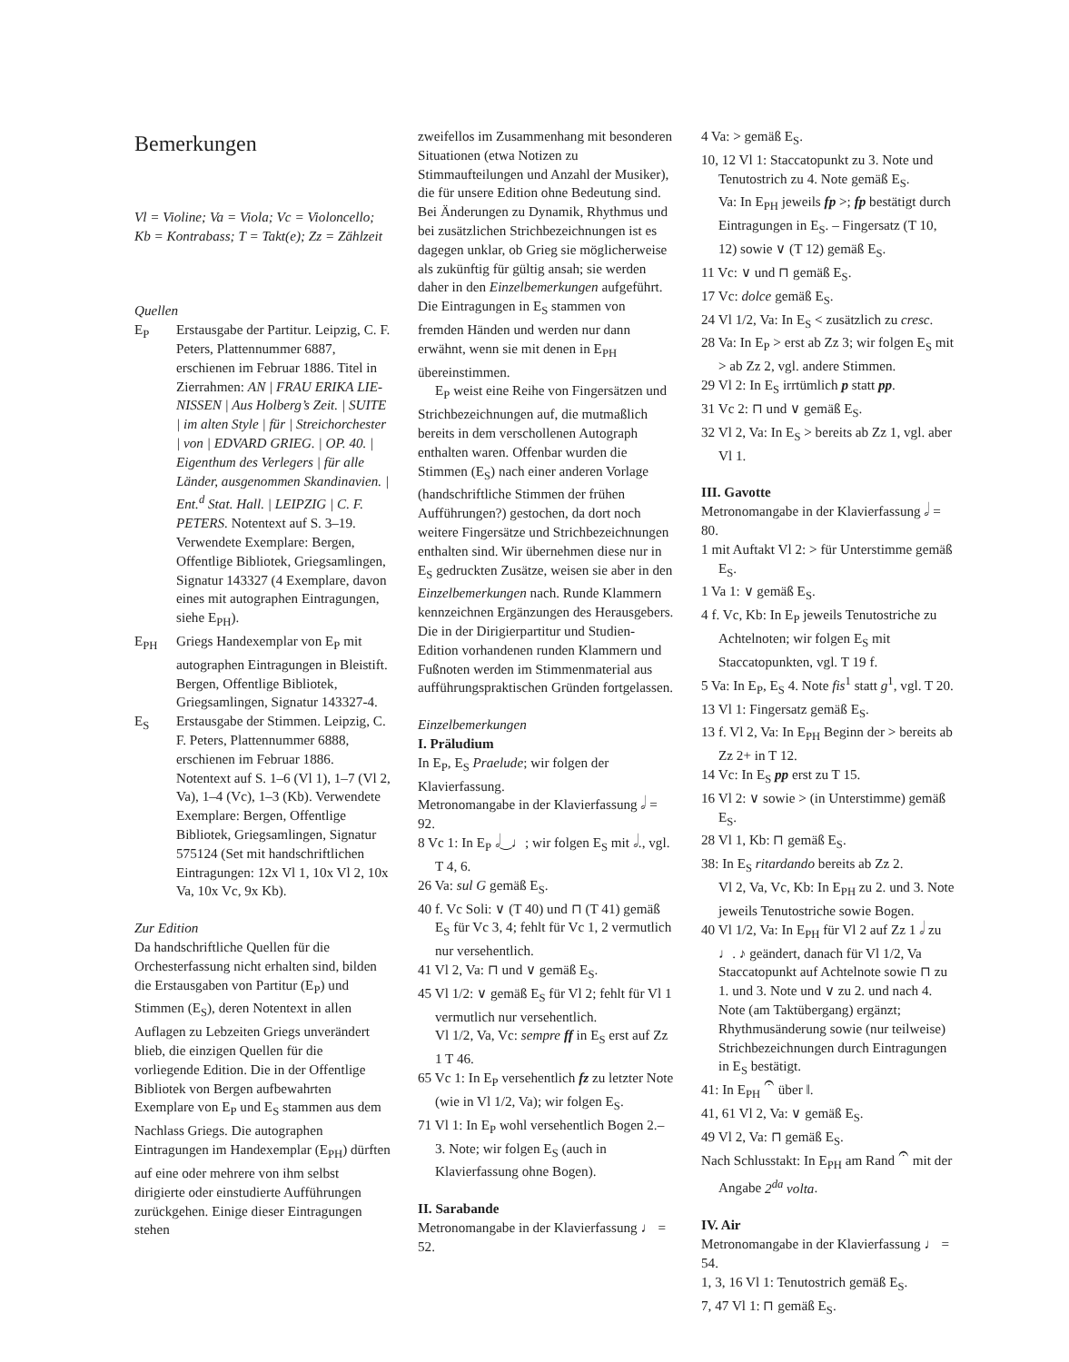Bemerkungen
Vl = Violine; Va = Viola; Vc = Violoncello; Kb = Kontrabass; T = Takt(e); Zz = Zählzeit
Quellen
E<sub>P</sub> Erstausgabe der Partitur. Leipzig, C. F. Peters, Plattennummer 6887, erschienen im Februar 1886. Titel in Zierrahmen: AN | FRAU ERIKA LIE-NISSEN | Aus Holberg’s Zeit. | SUITE | im alten Style | für | Streichorchester | von | EDVARD GRIEG. | OP. 40. | Eigenthum des Verlegers | für alle Länder, ausgenommen Skandinavien. | Ent.<sup>d</sup> Stat. Hall. | LEIPZIG | C. F. PETERS. Notentext auf S. 3–19. Verwendete Exemplare: Bergen, Offentlige Bibliotek, Griegsamlingen, Signatur 143327 (4 Exemplare, davon eines mit autographen Eintragungen, siehe E<sub>PH</sub>).
E<sub>PH</sub> Griegs Handexemplar von E<sub>P</sub> mit autographen Eintragungen in Bleistift. Bergen, Offentlige Bibliotek, Griegsamlingen, Signatur 143327-4.
E<sub>S</sub> Erstausgabe der Stimmen. Leipzig, C. F. Peters, Plattennummer 6888, erschienen im Februar 1886. Notentext auf S. 1–6 (Vl 1), 1–7 (Vl 2, Va), 1–4 (Vc), 1–3 (Kb). Verwendete Exemplare: Bergen, Offentlige Bibliotek, Griegsamlingen, Signatur 575124 (Set mit handschriftlichen Eintragungen: 12x Vl 1, 10x Vl 2, 10x Va, 10x Vc, 9x Kb).
Zur Edition
Da handschriftliche Quellen für die Orchesterfassung nicht erhalten sind, bilden die Erstausgaben von Partitur (E<sub>P</sub>) und Stimmen (E<sub>S</sub>), deren Notentext in allen Auflagen zu Lebzeiten Griegs unverändert blieb, die einzigen Quellen für die vorliegende Edition. Die in der Offentlige Bibliotek von Bergen aufbewahrten Exemplare von E<sub>P</sub> und E<sub>S</sub> stammen aus dem Nachlass Griegs. Die autographen Eintragungen im Handexemplar (E<sub>PH</sub>) dürften auf eine oder mehrere von ihm selbst dirigierte oder einstudierte Aufführungen zurückgehen. Einige dieser Eintragungen stehen
zweifellos im Zusammenhang mit besonderen Situationen (etwa Notizen zu Stimmaufteilungen und Anzahl der Musiker), die für unsere Edition ohne Bedeutung sind. Bei Änderungen zu Dynamik, Rhythmus und bei zusätzlichen Strichbezeichnungen ist es dagegen unklar, ob Grieg sie möglicherweise als zukünftig für gültig ansah; sie werden daher in den Einzelbemerkungen aufgeführt. Die Eintragungen in E<sub>S</sub> stammen von fremden Händen und werden nur dann erwähnt, wenn sie mit denen in E<sub>PH</sub> übereinstimmen.
E<sub>P</sub> weist eine Reihe von Fingersätzen und Strichbezeichnungen auf, die mutmaßlich bereits in dem verschollenen Autograph enthalten waren. Offenbar wurden die Stimmen (E<sub>S</sub>) nach einer anderen Vorlage (handschriftliche Stimmen der frühen Aufführungen?) gestochen, da dort noch weitere Fingersätze und Strichbezeichnungen enthalten sind. Wir übernehmen diese nur in E<sub>S</sub> gedruckten Zusätze, weisen sie aber in den Einzelbemerkungen nach. Runde Klammern kennzeichnen Ergänzungen des Herausgebers. Die in der Dirigierpartitur und Studien-Edition vorhandenen runden Klammern und Fußnoten werden im Stimmenmaterial aus aufführungspraktischen Gründen fortgelassen.
Einzelbemerkungen
I. Präludium
In E<sub>P</sub>, E<sub>S</sub> Praelude; wir folgen der Klavierfassung.
Metronomangabe in der Klavierfassung 𝅗𝅥 = 92.
8 Vc 1: In E<sub>P</sub> 𝅗𝅥‿♩; wir folgen E<sub>S</sub> mit 𝅗𝅥., vgl. T 4, 6.
26 Va: sul G gemäß E<sub>S</sub>.
40 f. Vc Soli: ∨ (T 40) und ⊓ (T 41) gemäß E<sub>S</sub> für Vc 3, 4; fehlt für Vc 1, 2 vermutlich nur versehentlich.
41 Vl 2, Va: ⊓ und ∨ gemäß E<sub>S</sub>.
45 Vl 1/2: ∨ gemäß E<sub>S</sub> für Vl 2; fehlt für Vl 1 vermutlich nur versehentlich.
Vl 1/2, Va, Vc: sempre ff in E<sub>S</sub> erst auf Zz 1 T 46.
65 Vc 1: In E<sub>P</sub> versehentlich fz zu letzter Note (wie in Vl 1/2, Va); wir folgen E<sub>S</sub>.
71 Vl 1: In E<sub>P</sub> wohl versehentlich Bogen 2.–3. Note; wir folgen E<sub>S</sub> (auch in Klavierfassung ohne Bogen).
II. Sarabande
Metronomangabe in der Klavierfassung ♩ = 52.
4 Va: > gemäß E<sub>S</sub>.
10, 12 Vl 1: Staccatopunkt zu 3. Note und Tenutostrich zu 4. Note gemäß E<sub>S</sub>.
Va: In E<sub>PH</sub> jeweils fp >; fp bestätigt durch Eintragungen in E<sub>S</sub>. – Fingersatz (T 10, 12) sowie ∨ (T 12) gemäß E<sub>S</sub>.
11 Vc: ∨ und ⊓ gemäß E<sub>S</sub>.
17 Vc: dolce gemäß E<sub>S</sub>.
24 Vl 1/2, Va: In E<sub>S</sub> < zusätzlich zu cresc.
28 Va: In E<sub>P</sub> > erst ab Zz 3; wir folgen E<sub>S</sub> mit > ab Zz 2, vgl. andere Stimmen.
29 Vl 2: In E<sub>S</sub> irrtümlich p statt pp.
31 Vc 2: ⊓ und ∨ gemäß E<sub>S</sub>.
32 Vl 2, Va: In E<sub>S</sub> > bereits ab Zz 1, vgl. aber Vl 1.
III. Gavotte
Metronomangabe in der Klavierfassung 𝅗𝅥 = 80.
1 mit Auftakt Vl 2: > für Unterstimme gemäß E<sub>S</sub>.
1 Va 1: ∨ gemäß E<sub>S</sub>.
4 f. Vc, Kb: In E<sub>P</sub> jeweils Tenutostriche zu Achtelnoten; wir folgen E<sub>S</sub> mit Staccatopunkten, vgl. T 19 f.
5 Va: In E<sub>P</sub>, E<sub>S</sub> 4. Note fis<sup>1</sup> statt g<sup>1</sup>, vgl. T 20.
13 Vl 1: Fingersatz gemäß E<sub>S</sub>.
13 f. Vl 2, Va: In E<sub>PH</sub> Beginn der > bereits ab Zz 2+ in T 12.
14 Vc: In E<sub>S</sub> pp erst zu T 15.
16 Vl 2: ∨ sowie > (in Unterstimme) gemäß E<sub>S</sub>.
28 Vl 1, Kb: ⊓ gemäß E<sub>S</sub>.
38: In E<sub>S</sub> ritardando bereits ab Zz 2.
Vl 2, Va, Vc, Kb: In E<sub>PH</sub> zu 2. und 3. Note jeweils Tenutostriche sowie Bogen.
40 Vl 1/2, Va: In E<sub>PH</sub> für Vl 2 auf Zz 1 𝅗𝅥 zu ♩. ♪ geändert, danach für Vl 1/2, Va Staccatopunkt auf Achtelnote sowie ⊓ zu 1. und 3. Note und ∨ zu 2. und nach 4. Note (am Taktübergang) ergänzt; Rhythmusänderung sowie (nur teilweise) Strichbezeichnungen durch Eintragungen in E<sub>S</sub> bestätigt.
41: In E<sub>PH</sub> 𝄐 über ‖.
41, 61 Vl 2, Va: ∨ gemäß E<sub>S</sub>.
49 Vl 2, Va: ⊓ gemäß E<sub>S</sub>.
Nach Schlusstakt: In E<sub>PH</sub> am Rand 𝄐 mit der Angabe 2<sup>da</sup> volta.
IV. Air
Metronomangabe in der Klavierfassung ♩ = 54.
1, 3, 16 Vl 1: Tenutostrich gemäß E<sub>S</sub>.
7, 47 Vl 1: ⊓ gemäß E<sub>S</sub>.